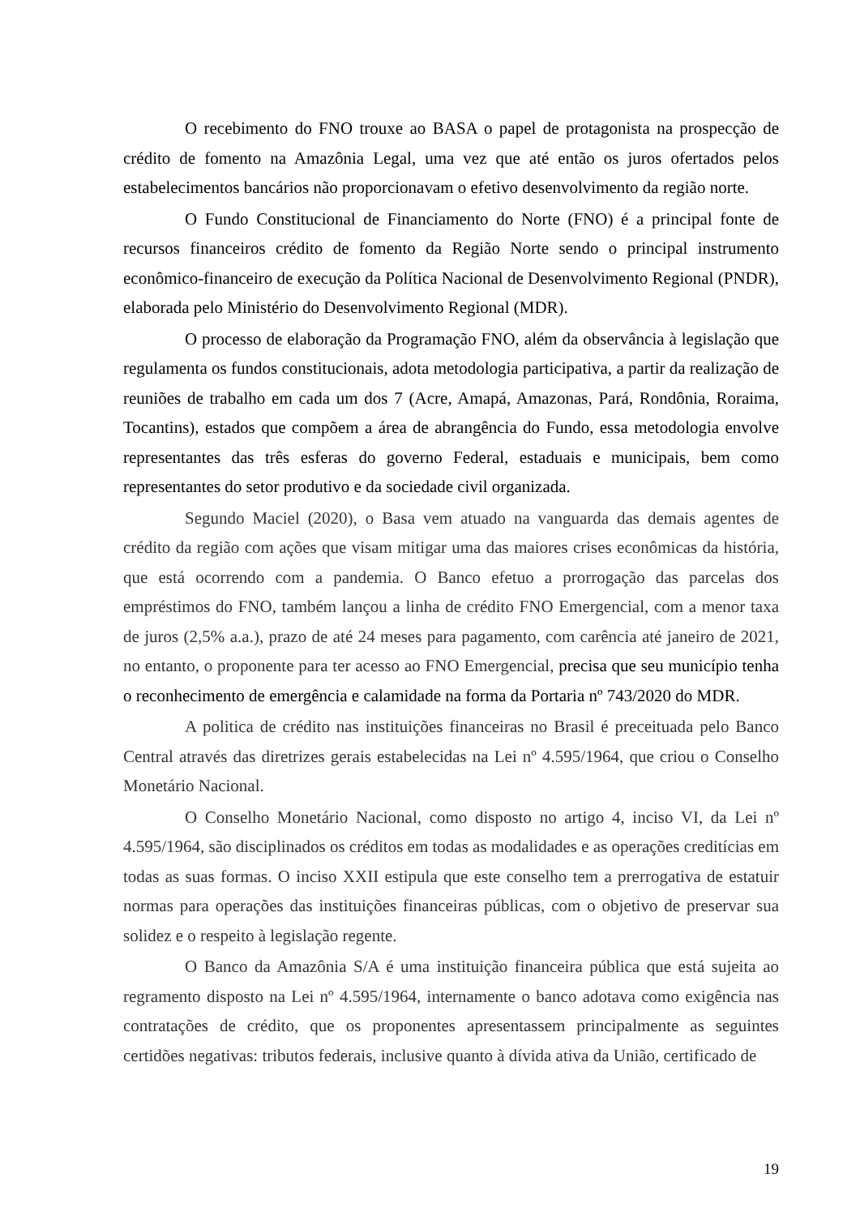O recebimento do FNO trouxe ao BASA o papel de protagonista na prospecção de crédito de fomento na Amazônia Legal, uma vez que até então os juros ofertados pelos estabelecimentos bancários não proporcionavam o efetivo desenvolvimento da região norte.
O Fundo Constitucional de Financiamento do Norte (FNO) é a principal fonte de recursos financeiros crédito de fomento da Região Norte sendo o principal instrumento econômico-financeiro de execução da Política Nacional de Desenvolvimento Regional (PNDR), elaborada pelo Ministério do Desenvolvimento Regional (MDR).
O processo de elaboração da Programação FNO, além da observância à legislação que regulamenta os fundos constitucionais, adota metodologia participativa, a partir da realização de reuniões de trabalho em cada um dos 7 (Acre, Amapá, Amazonas, Pará, Rondônia, Roraima, Tocantins), estados que compõem a área de abrangência do Fundo, essa metodologia envolve representantes das três esferas do governo Federal, estaduais e municipais, bem como representantes do setor produtivo e da sociedade civil organizada.
Segundo Maciel (2020), o Basa vem atuado na vanguarda das demais agentes de crédito da região com ações que visam mitigar uma das maiores crises econômicas da história, que está ocorrendo com a pandemia. O Banco efetuo a prorrogação das parcelas dos empréstimos do FNO, também lançou a linha de crédito FNO Emergencial, com a menor taxa de juros (2,5% a.a.), prazo de até 24 meses para pagamento, com carência até janeiro de 2021, no entanto, o proponente para ter acesso ao FNO Emergencial, precisa que seu município tenha o reconhecimento de emergência e calamidade na forma da Portaria nº 743/2020 do MDR.
A politica de crédito nas instituições financeiras no Brasil é preceituada pelo Banco Central através das diretrizes gerais estabelecidas na Lei nº 4.595/1964, que criou o Conselho Monetário Nacional.
O Conselho Monetário Nacional, como disposto no artigo 4, inciso VI, da Lei nº 4.595/1964, são disciplinados os créditos em todas as modalidades e as operações creditícias em todas as suas formas. O inciso XXII estipula que este conselho tem a prerrogativa de estatuir normas para operações das instituições financeiras públicas, com o objetivo de preservar sua solidez e o respeito à legislação regente.
O Banco da Amazônia S/A é uma instituição financeira pública que está sujeita ao regramento disposto na Lei nº 4.595/1964, internamente o banco adotava como exigência nas contratações de crédito, que os proponentes apresentassem principalmente as seguintes certidões negativas: tributos federais, inclusive quanto à dívida ativa da União, certificado de
19